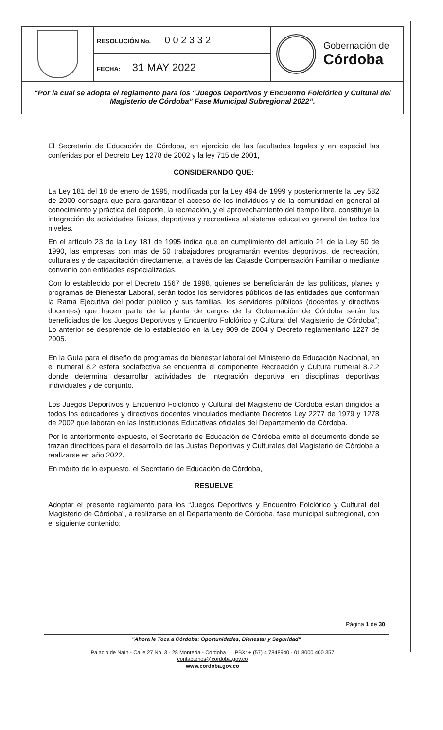| | RESOLUCIÓN No. 0 0 2 3 3 2 | Gobernación de Córdoba |
| | FECHA: 31 MAY 2022 | |
“Por la cual se adopta el reglamento para los “Juegos Deportivos y Encuentro Folclórico y Cultural del Magisterio de Córdoba” Fase Municipal Subregional 2022”.
El Secretario de Educación de Córdoba, en ejercicio de las facultades legales y en especial las conferidas por el Decreto Ley 1278 de 2002 y la ley 715 de 2001,
CONSIDERANDO QUE:
La Ley 181 del 18 de enero de 1995, modificada por la Ley 494 de 1999 y posteriormente la Ley 582 de 2000 consagra que para garantizar el acceso de los individuos y de la comunidad en general al conocimiento y práctica del deporte, la recreación, y el aprovechamiento del tiempo libre, constituye la integración de actividades físicas, deportivas y recreativas al sistema educativo general de todos los niveles.
En el artículo 23 de la Ley 181 de 1995 indica que en cumplimiento del artículo 21 de la Ley 50 de 1990, las empresas con más de 50 trabajadores programarán eventos deportivos, de recreación, culturales y de capacitación directamente, a través de las Cajasde Compensación Familiar o mediante convenio con entidades especializadas.
Con lo establecido por el Decreto 1567 de 1998, quienes se beneficiarán de las políticas, planes y programas de Bienestar Laboral, serán todos los servidores públicos de las entidades que conforman la Rama Ejecutiva del poder público y sus familias, los servidores públicos (docentes y directivos docentes) que hacen parte de la planta de cargos de la Gobernación de Córdoba serán los beneficiados de los Juegos Deportivos y Encuentro Folclórico y Cultural del Magisterio de Córdoba”; Lo anterior se desprende de lo establecido en la Ley 909 de 2004 y Decreto reglamentario 1227 de 2005.
En la Guía para el diseño de programas de bienestar laboral del Ministerio de Educación Nacional, en el numeral 8.2 esfera sociafectiva se encuentra el componente Recreación y Cultura numeral 8.2.2 donde determina desarrollar actividades de integración deportiva en disciplinas deportivas individuales y de conjunto.
Los Juegos Deportivos y Encuentro Folclórico y Cultural del Magisterio de Córdoba están dirigidos a todos los educadores y directivos docentes vinculados mediante Decretos Ley 2277 de 1979 y 1278 de 2002 que laboran en las Instituciones Educativas oficiales del Departamento de Córdoba.
Por lo anteriormente expuesto, el Secretario de Educación de Córdoba emite el documento donde se trazan directrices para el desarrollo de las Justas Deportivas y Culturales del Magisterio de Córdoba a realizarse en año 2022.
En mérito de lo expuesto, el Secretario de Educación de Córdoba,
RESUELVE
Adoptar el presente reglamento para los “Juegos Deportivos y Encuentro Folclórico y Cultural del Magisterio de Córdoba”, a realizarse en el Departamento de Córdoba, fase municipal subregional, con el siguiente contenido:
Página 1 de 30
"Ahora le Toca a Córdoba: Oportunidades, Bienestar y Seguridad"
Palacio de Naín - Calle 27 No. 3 - 28 Montería - Córdoba PBX: + (57) 4 7848940 - 01 8000 400 357
contactenos@cordoba.gov.co
www.cordoba.gov.co